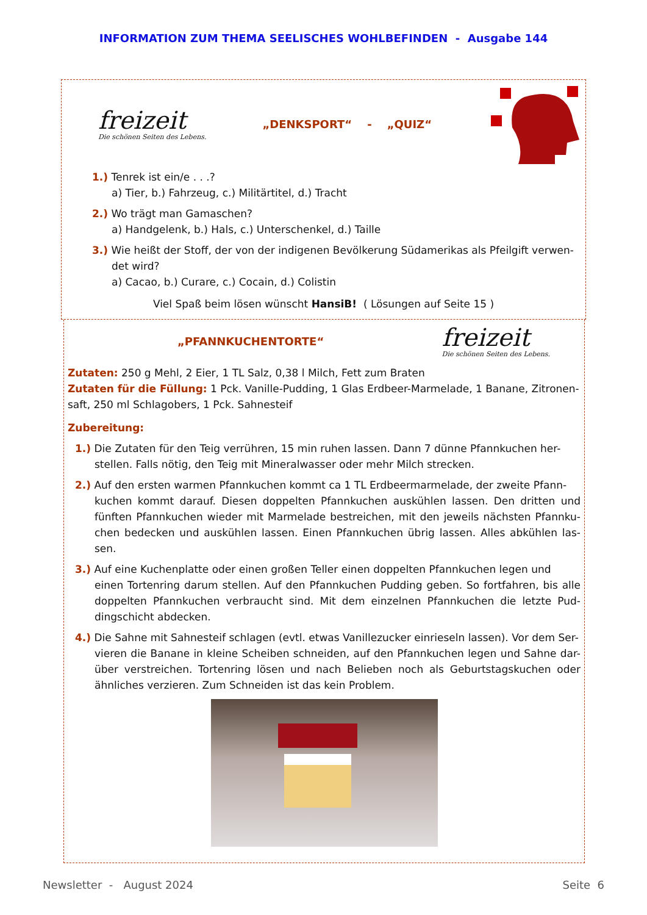INFORMATION ZUM THEMA SEELISCHES WOHLBEFINDEN - Ausgabe 144
freizeit
Die schönen Seiten des Lebens.
„DENKSPORT“ - „QUIZ“
1.) Tenrek ist ein/e . . .?
a) Tier, b.) Fahrzeug, c.) Militärtitel, d.) Tracht
2.) Wo trägt man Gamaschen?
a) Handgelenk, b.) Hals, c.) Unterschenkel, d.) Taille
3.) Wie heißt der Stoff, der von der indigenen Bevölkerung Südamerikas als Pfeilgift verwen-
det wird?
a) Cacao, b.) Curare, c.) Cocain, d.) Colistin
Viel Spaß beim lösen wünscht HansiB! ( Lösungen auf Seite 15 )
„PFANNKUCHENTORTE“
freizeit
Die schönen Seiten des Lebens.
Zutaten: 250 g Mehl, 2 Eier, 1 TL Salz, 0,38 l Milch, Fett zum Braten
Zutaten für die Füllung: 1 Pck. Vanille-Pudding, 1 Glas Erdbeer-Marmelade, 1 Banane, Zitronen-saft, 250 ml Schlagobers, 1 Pck. Sahnesteif
Zubereitung:
1.) Die Zutaten für den Teig verrühren, 15 min ruhen lassen. Dann 7 dünne Pfannkuchen her-
stellen. Falls nötig, den Teig mit Mineralwasser oder mehr Milch strecken.
2.) Auf den ersten warmen Pfannkuchen kommt ca 1 TL Erdbeermarmelade, der zweite Pfann-
kuchen kommt darauf. Diesen doppelten Pfannkuchen auskühlen lassen. Den dritten und fünften Pfannkuchen wieder mit Marmelade bestreichen, mit den jeweils nächsten Pfannku-chen bedecken und auskühlen lassen. Einen Pfannkuchen übrig lassen. Alles abkühlen las-sen.
3.) Auf eine Kuchenplatte oder einen großen Teller einen doppelten Pfannkuchen legen und
einen Tortenring darum stellen. Auf den Pfannkuchen Pudding geben. So fortfahren, bis alle doppelten Pfannkuchen verbraucht sind. Mit dem einzelnen Pfannkuchen die letzte Pud-dingschicht abdecken.
4.) Die Sahne mit Sahnesteif schlagen (evtl. etwas Vanillezucker einrieseln lassen). Vor dem Ser-
vieren die Banane in kleine Scheiben schneiden, auf den Pfannkuchen legen und Sahne dar-über verstreichen. Tortenring lösen und nach Belieben noch als Geburtstagskuchen oder ähnliches verzieren. Zum Schneiden ist das kein Problem.
Newsletter - August 2024 Seite 6